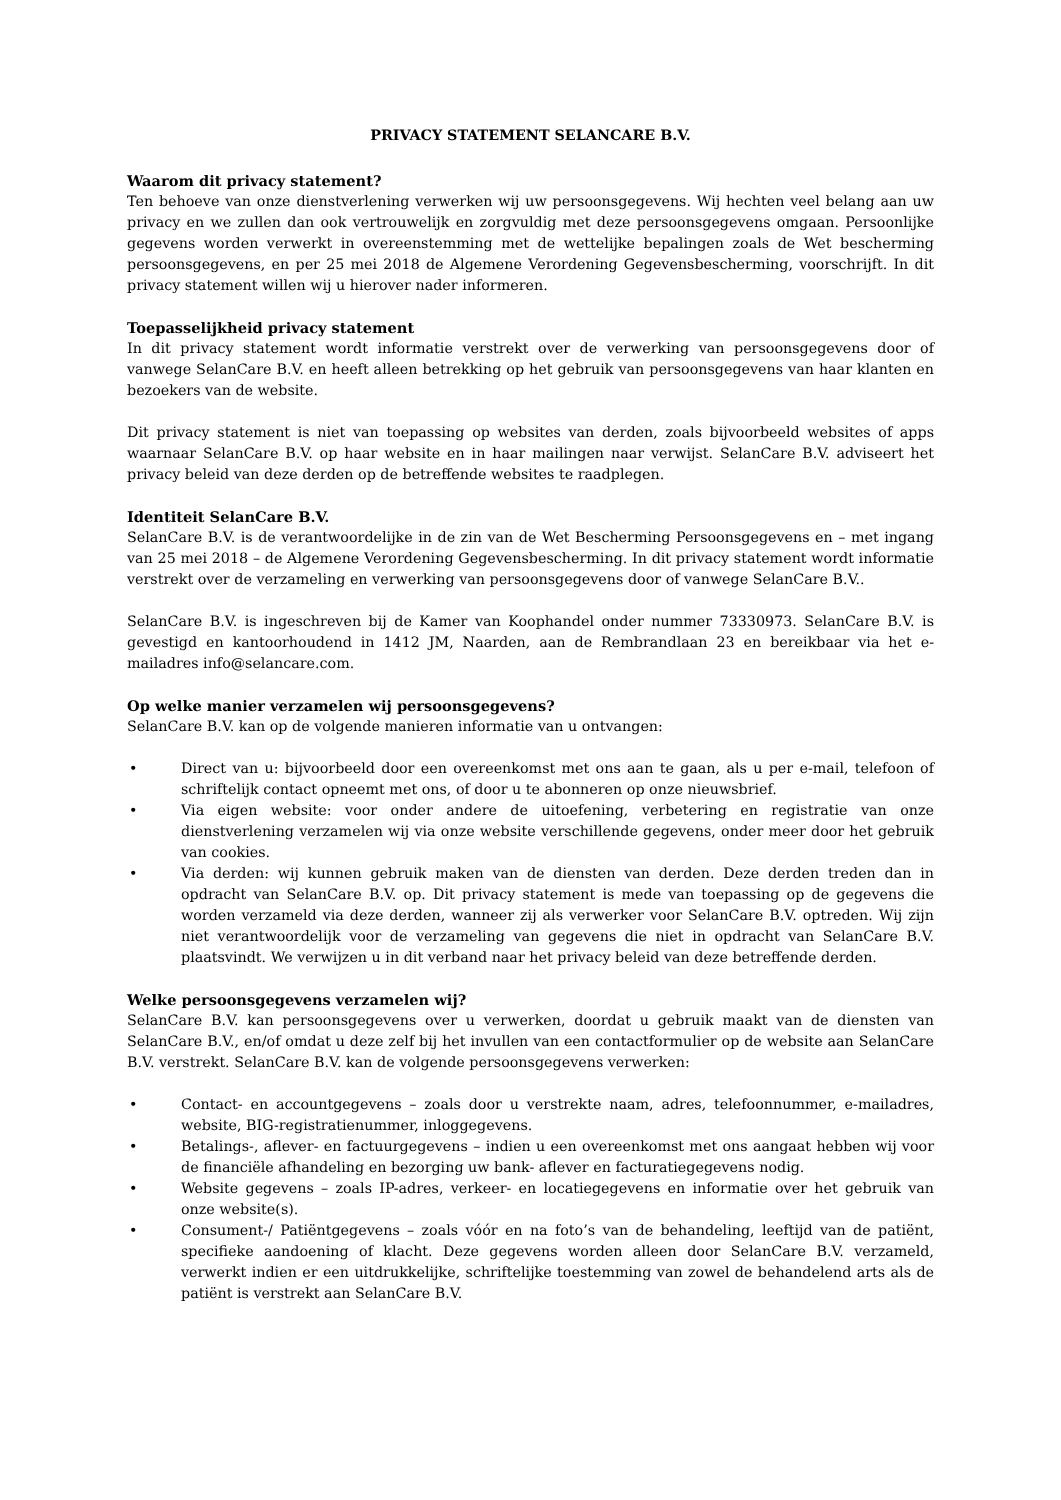PRIVACY STATEMENT SELANCARE B.V.
Waarom dit privacy statement?
Ten behoeve van onze dienstverlening verwerken wij uw persoonsgegevens. Wij hechten veel belang aan uw privacy en we zullen dan ook vertrouwelijk en zorgvuldig met deze persoonsgegevens omgaan. Persoonlijke gegevens worden verwerkt in overeenstemming met de wettelijke bepalingen zoals de Wet bescherming persoonsgegevens, en per 25 mei 2018 de Algemene Verordening Gegevensbescherming, voorschrijft. In dit privacy statement willen wij u hierover nader informeren.
Toepasselijkheid privacy statement
In dit privacy statement wordt informatie verstrekt over de verwerking van persoonsgegevens door of vanwege SelanCare B.V. en heeft alleen betrekking op het gebruik van persoonsgegevens van haar klanten en bezoekers van de website.
Dit privacy statement is niet van toepassing op websites van derden, zoals bijvoorbeeld websites of apps waarnaar SelanCare B.V. op haar website en in haar mailingen naar verwijst. SelanCare B.V. adviseert het privacy beleid van deze derden op de betreffende websites te raadplegen.
Identiteit SelanCare B.V.
SelanCare B.V. is de verantwoordelijke in de zin van de Wet Bescherming Persoonsgegevens en – met ingang van 25 mei 2018 – de Algemene Verordening Gegevensbescherming. In dit privacy statement wordt informatie verstrekt over de verzameling en verwerking van persoonsgegevens door of vanwege SelanCare B.V..
SelanCare B.V. is ingeschreven bij de Kamer van Koophandel onder nummer 73330973. SelanCare B.V. is gevestigd en kantoorhoudend in 1412 JM, Naarden, aan de Rembrandlaan 23 en bereikbaar via het e-mailadres info@selancare.com.
Op welke manier verzamelen wij persoonsgegevens?
SelanCare B.V. kan op de volgende manieren informatie van u ontvangen:
• Direct van u: bijvoorbeeld door een overeenkomst met ons aan te gaan, als u per e-mail, telefoon of schriftelijk contact opneemt met ons, of door u te abonneren op onze nieuwsbrief.
• Via eigen website: voor onder andere de uitoefening, verbetering en registratie van onze dienstverlening verzamelen wij via onze website verschillende gegevens, onder meer door het gebruik van cookies.
• Via derden: wij kunnen gebruik maken van de diensten van derden. Deze derden treden dan in opdracht van SelanCare B.V. op. Dit privacy statement is mede van toepassing op de gegevens die worden verzameld via deze derden, wanneer zij als verwerker voor SelanCare B.V. optreden. Wij zijn niet verantwoordelijk voor de verzameling van gegevens die niet in opdracht van SelanCare B.V. plaatsvindt. We verwijzen u in dit verband naar het privacy beleid van deze betreffende derden.
Welke persoonsgegevens verzamelen wij?
SelanCare B.V. kan persoonsgegevens over u verwerken, doordat u gebruik maakt van de diensten van SelanCare B.V., en/of omdat u deze zelf bij het invullen van een contactformulier op de website aan SelanCare B.V. verstrekt. SelanCare B.V. kan de volgende persoonsgegevens verwerken:
• Contact- en accountgegevens – zoals door u verstrekte naam, adres, telefoonnummer, e-mailadres, website, BIG-registratienummer, inloggegevens.
• Betalings-, aflever- en factuurgegevens – indien u een overeenkomst met ons aangaat hebben wij voor de financiële afhandeling en bezorging uw bank- aflever en facturatiegegevens nodig.
• Website gegevens – zoals IP-adres, verkeer- en locatiegegevens en informatie over het gebruik van onze website(s).
• Consument-/ Patiëntgegevens – zoals vóór en na foto’s van de behandeling, leeftijd van de patiënt, specifieke aandoening of klacht. Deze gegevens worden alleen door SelanCare B.V. verzameld, verwerkt indien er een uitdrukkelijke, schriftelijke toestemming van zowel de behandelend arts als de patiënt is verstrekt aan SelanCare B.V.